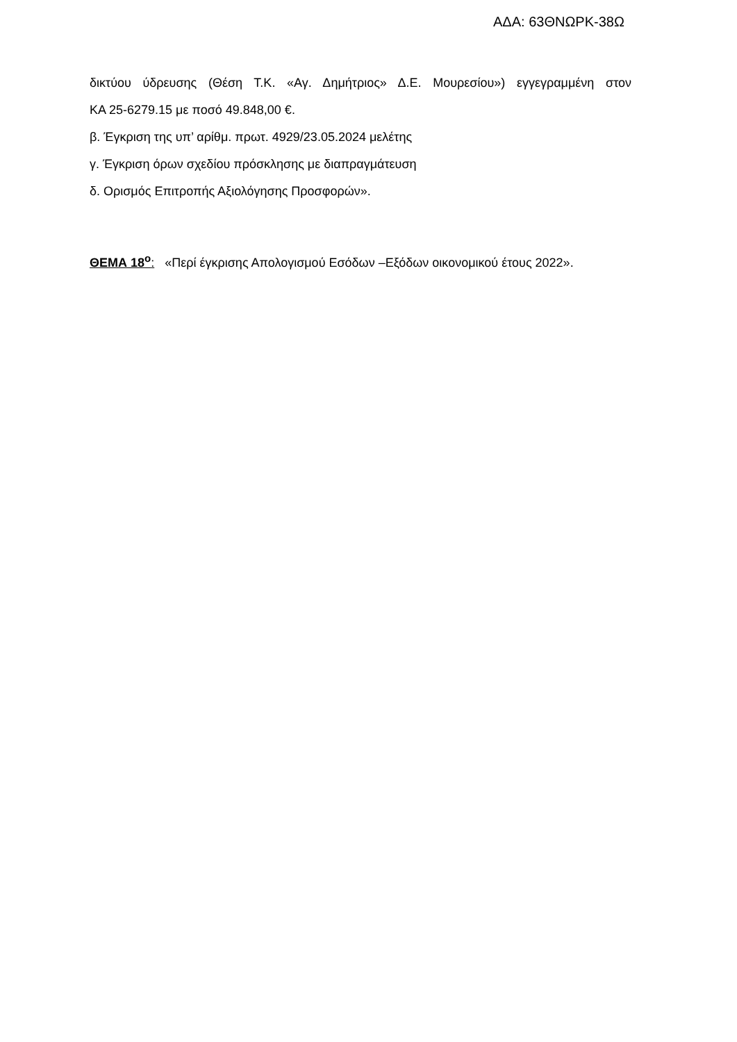ΑΔΑ: 63ΘΝΩΡΚ-38Ω
δικτύου ύδρευσης (Θέση Τ.Κ. «Αγ. Δημήτριος» Δ.Ε. Μουρεσίου») εγγεγραμμένη στον
ΚΑ 25-6279.15 με ποσό 49.848,00 €.
β. Έγκριση της υπ’ αρίθμ. πρωτ. 4929/23.05.2024 μελέτης
γ. Έγκριση όρων σχεδίου πρόσκλησης με διαπραγμάτευση
δ. Ορισμός Επιτροπής Αξιολόγησης Προσφορών».
ΘΕΜΑ 18<sup>ο</sup>: «Περί έγκρισης Απολογισμού Εσόδων –Εξόδων οικονομικού έτους 2022».